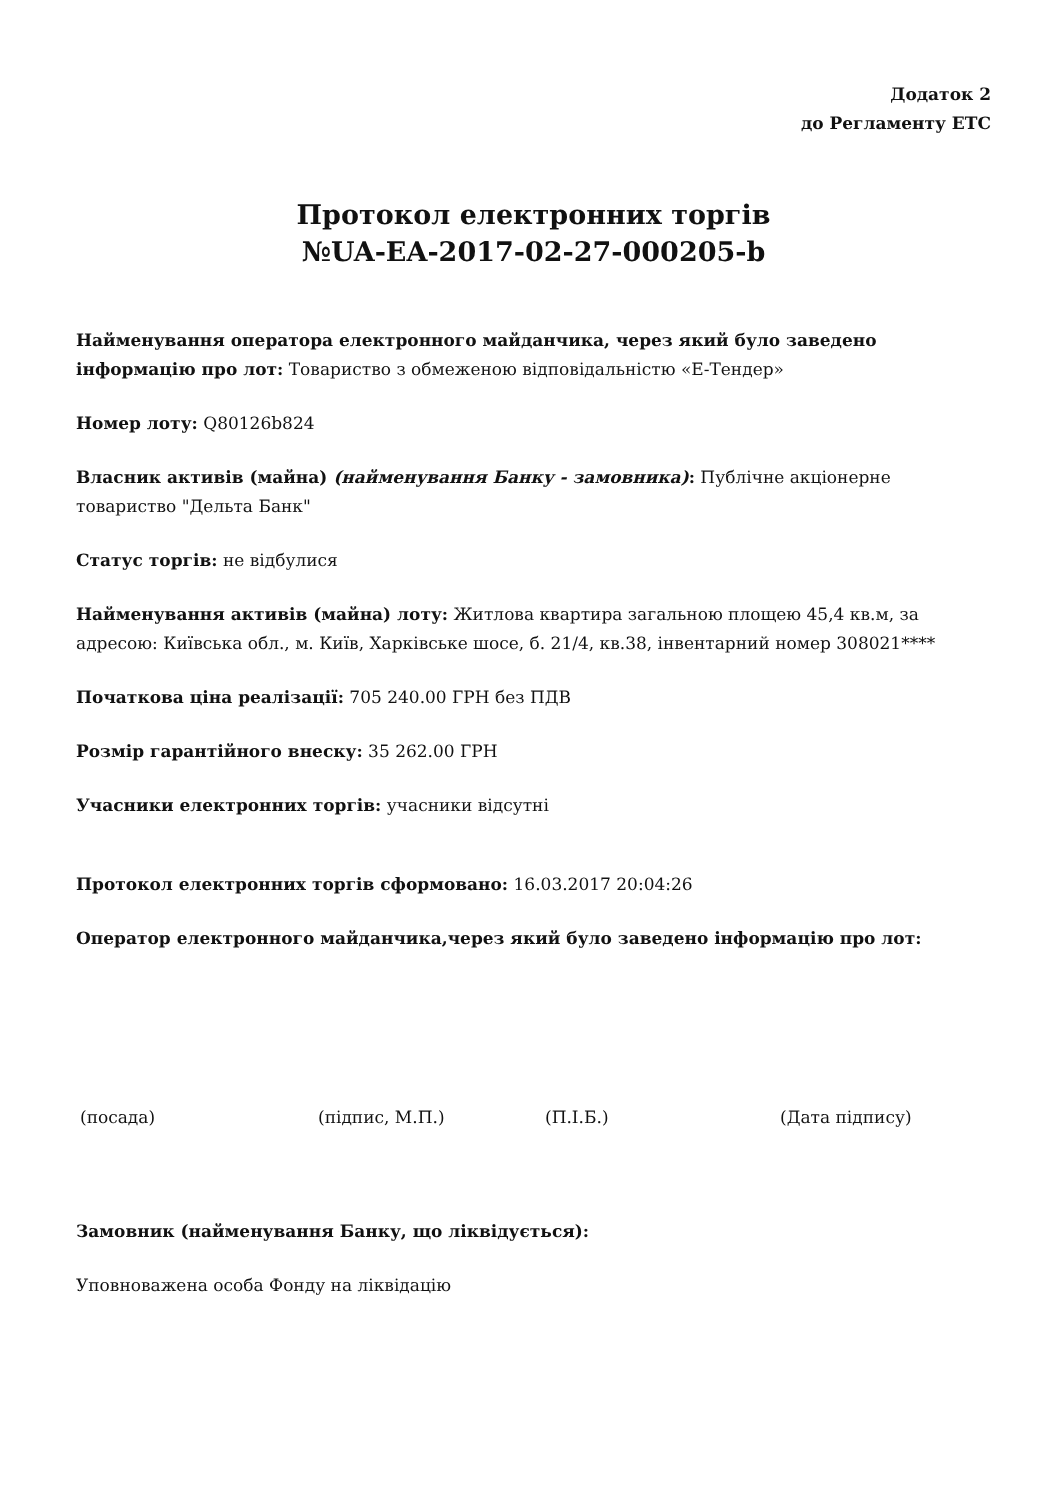Додаток 2
до Регламенту ЕТС
Протокол електронних торгів
№UA-EA-2017-02-27-000205-b
Найменування оператора електронного майданчика, через який було заведено інформацію про лот: Товариство з обмеженою відповідальністю «Е-Тендер»
Номер лоту: Q80126b824
Власник активів (майна) (найменування Банку - замовника): Публічне акціонерне товариство "Дельта Банк"
Статус торгів: не відбулися
Найменування активів (майна) лоту: Житлова квартира загальною площею 45,4 кв.м, за адресою: Київська обл., м. Київ, Харківське шосе, б. 21/4, кв.38, інвентарний номер 308021****
Початкова ціна реалізації: 705 240.00 ГРН без ПДВ
Розмір гарантійного внеску: 35 262.00 ГРН
Учасники електронних торгів: учасники відсутні
Протокол електронних торгів сформовано: 16.03.2017 20:04:26
Оператор електронного майданчика,через який було заведено інформацію про лот:
(посада) (підпис, М.П.) (П.І.Б.) (Дата підпису)
Замовник (найменування Банку, що ліквідується):
Уповноважена особа Фонду на ліквідацію